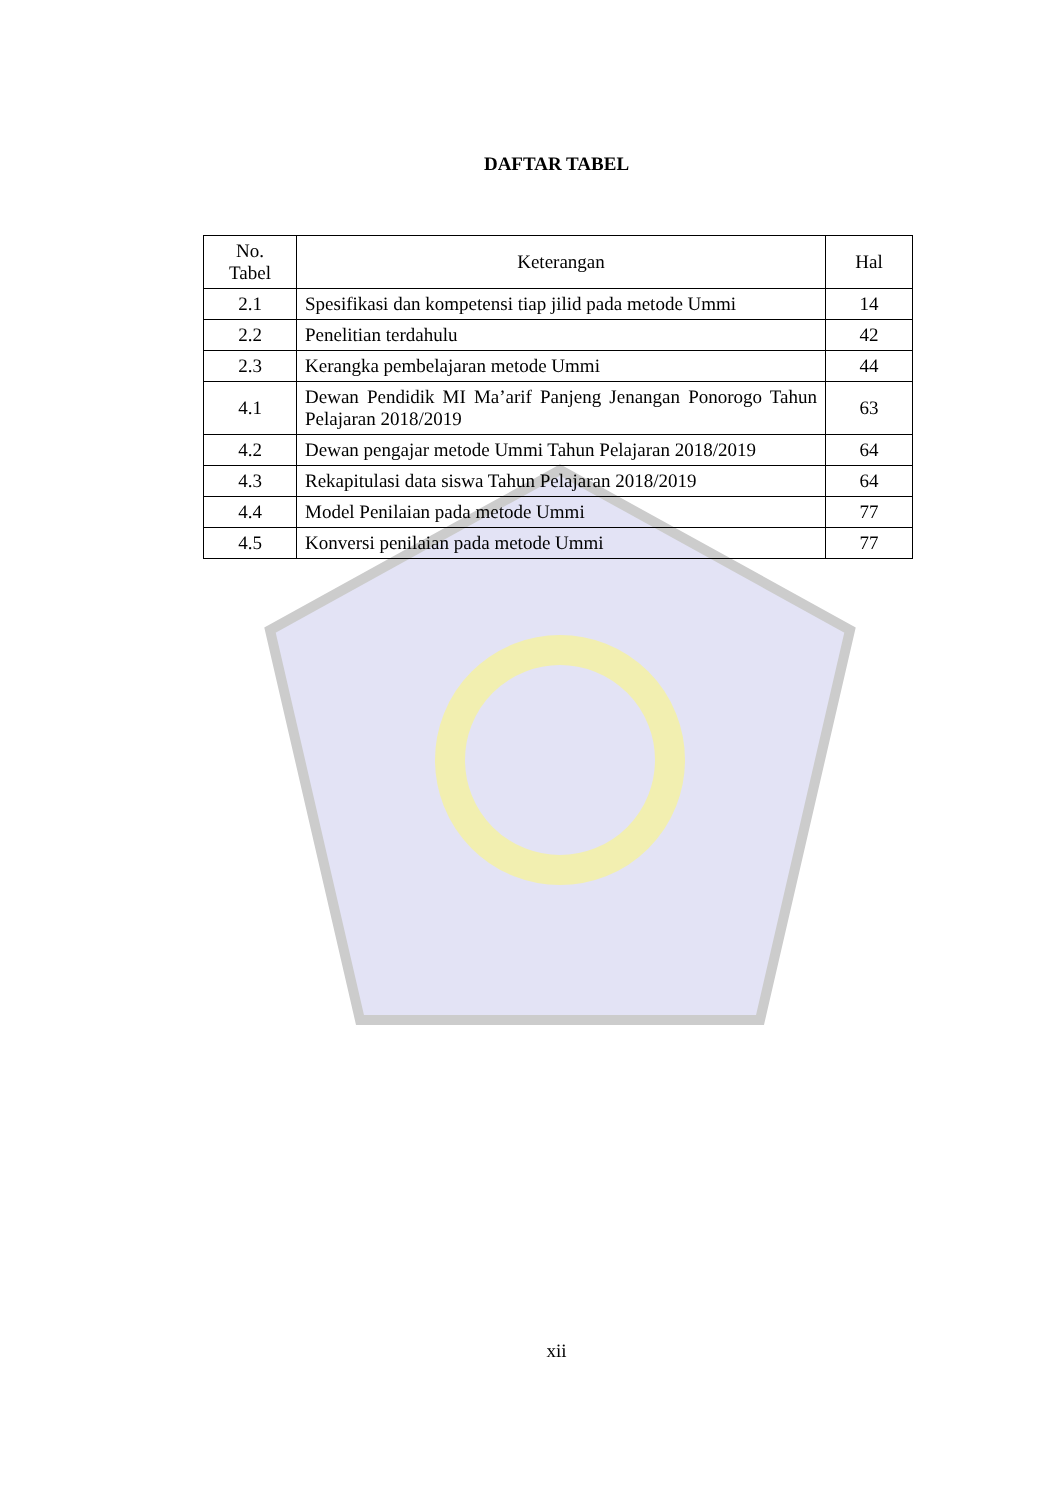DAFTAR TABEL
| No. Tabel | Keterangan | Hal |
| --- | --- | --- |
| 2.1 | Spesifikasi dan kompetensi tiap jilid pada metode Ummi | 14 |
| 2.2 | Penelitian terdahulu | 42 |
| 2.3 | Kerangka pembelajaran metode Ummi | 44 |
| 4.1 | Dewan Pendidik MI Ma’arif Panjeng Jenangan Ponorogo Tahun Pelajaran 2018/2019 | 63 |
| 4.2 | Dewan pengajar metode Ummi Tahun Pelajaran 2018/2019 | 64 |
| 4.3 | Rekapitulasi data siswa Tahun Pelajaran 2018/2019 | 64 |
| 4.4 | Model Penilaian pada metode Ummi | 77 |
| 4.5 | Konversi penilaian pada metode Ummi | 77 |
xii